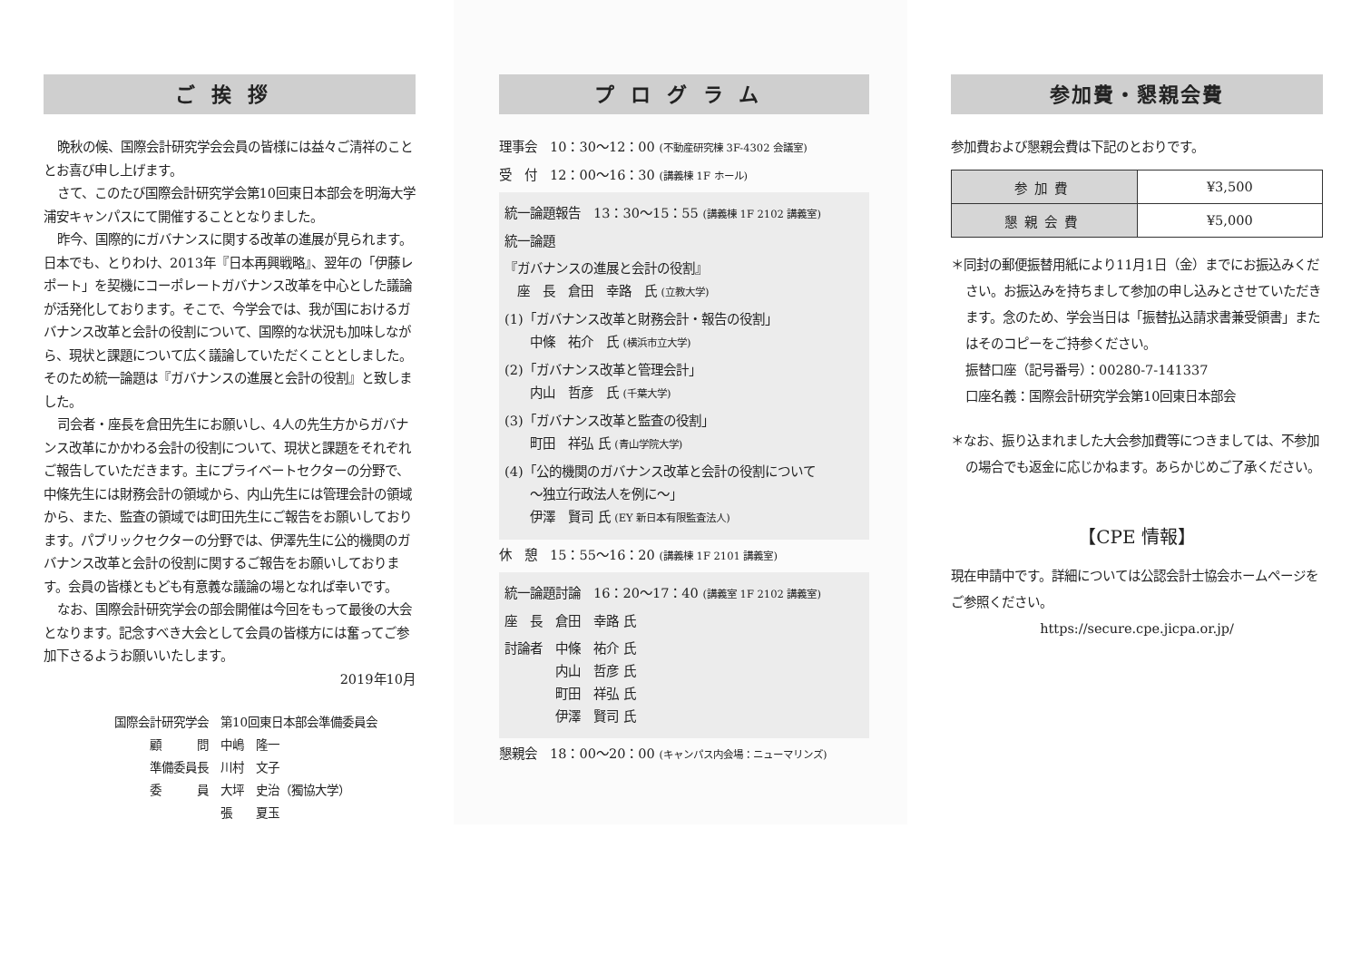ご挨拶
晩秋の候、国際会計研究学会会員の皆様には益々ご清祥のこととお喜び申し上げます。
さて、このたび国際会計研究学会第10回東日本部会を明海大学浦安キャンパスにて開催することとなりました。
昨今、国際的にガバナンスに関する改革の進展が見られます。日本でも、とりわけ、2013年『日本再興戦略』、翌年の「伊藤レポート」を契機にコーポレートガバナンス改革を中心とした議論が活発化しております。そこで、今学会では、我が国におけるガバナンス改革と会計の役割について、国際的な状況も加味しながら、現状と課題について広く議論していただくこととしました。そのため統一論題は『ガバナンスの進展と会計の役割』と致しました。
司会者・座長を倉田先生にお願いし、4人の先生方からガバナンス改革にかかわる会計の役割について、現状と課題をそれぞれご報告していただきます。主にプライベートセクターの分野で、中條先生には財務会計の領域から、内山先生には管理会計の領域から、また、監査の領域では町田先生にご報告をお願いしております。パブリックセクターの分野では、伊澤先生に公的機関のガバナンス改革と会計の役割に関するご報告をお願いしております。会員の皆様ともども有意義な議論の場となれば幸いです。
なお、国際会計研究学会の部会開催は今回をもって最後の大会となります。記念すべき大会として会員の皆様方には奮ってご参加下さるようお願いいたします。
2019年10月
国際会計研究学会　第10回東日本部会準備委員会
　　　顧　　　問　中嶋　隆一
　　　準備委員長　川村　文子
　　　委　　　員　大坪　史治（獨協大学）
　　　　　　　　　張　　夏玉
プログラム
理事会　10：30〜12：00 (不動産研究棟 3F-4302 会議室)
受　付　12：00〜16：30 (講義棟 1F ホール)
統一論題報告　13：30〜15：55 (講義棟 1F 2102 講義室)
統一論題
『ガバナンスの進展と会計の役割』
　座　長　倉田　幸路　氏 (立教大学)
(1)「ガバナンス改革と財務会計・報告の役割」
　　中條　祐介　氏 (横浜市立大学)
(2)「ガバナンス改革と管理会計」
　　内山　哲彦　氏 (千葉大学)
(3)「ガバナンス改革と監査の役割」
　　町田　祥弘 氏 (青山学院大学)
(4)「公的機関のガバナンス改革と会計の役割について
　　〜独立行政法人を例に〜」
　　伊澤　賢司 氏 (EY 新日本有限監査法人)
休　憩　15：55〜16：20 (講義棟 1F 2101 講義室)
統一論題討論　16：20〜17：40 (講義室 1F 2102 講義室)
座　長　倉田　幸路 氏
討論者　中條　祐介 氏
　　　　内山　哲彦 氏
　　　　町田　祥弘 氏
　　　　伊澤　賢司 氏
懇親会　18：00〜20：00 (キャンパス内会場：ニューマリンズ)
参加費・懇親会費
参加費および懇親会費は下記のとおりです。
| 参加費 | ¥3,500 |
| 懇親会費 | ¥5,000 |
＊同封の郵便振替用紙により11月1日（金）までにお振込みください。お振込みを持ちまして参加の申し込みとさせていただきます。念のため、学会当日は「振替払込請求書兼受領書」またはそのコピーをご持参ください。
振替口座（記号番号）：00280-7-141337
口座名義：国際会計研究学会第10回東日本部会
＊なお、振り込まれました大会参加費等につきましては、不参加の場合でも返金に応じかねます。あらかじめご了承ください。
【CPE 情報】
現在申請中です。詳細については公認会計士協会ホームページをご参照ください。
https://secure.cpe.jicpa.or.jp/